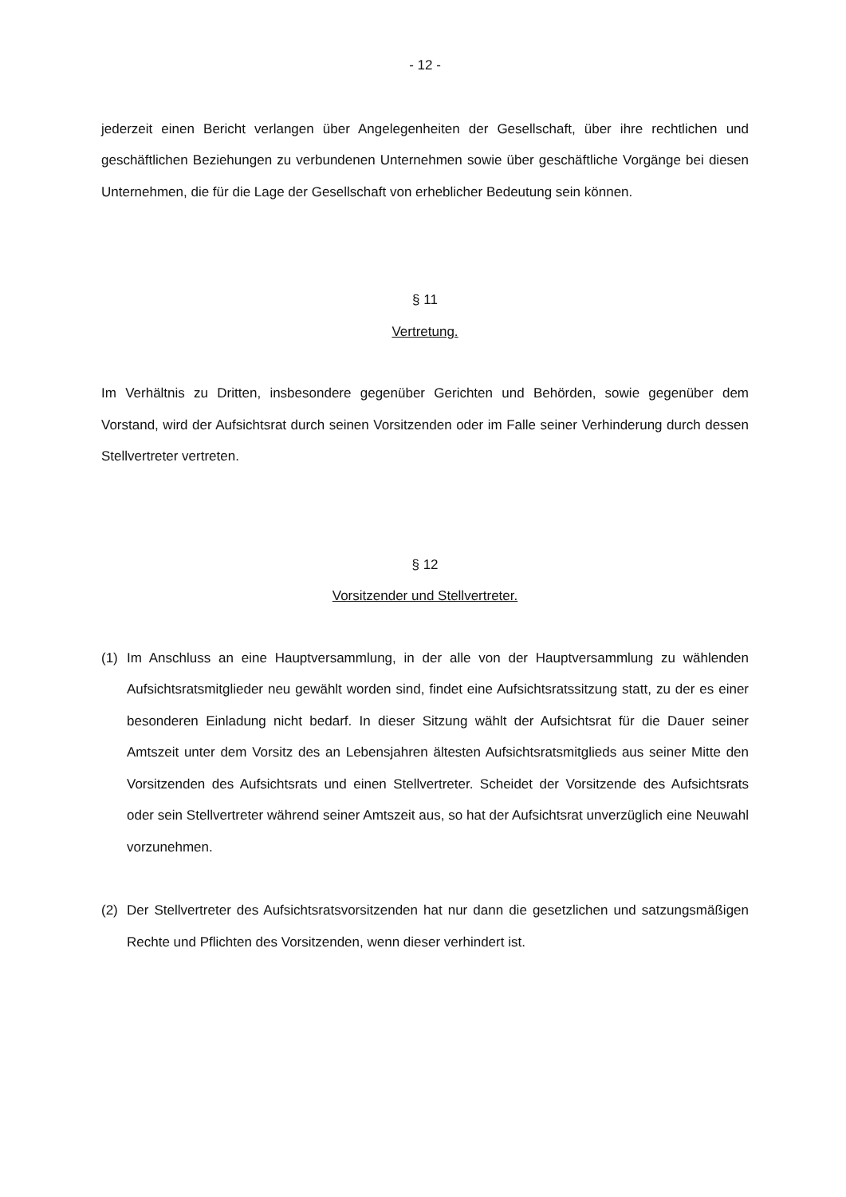- 12 -
jederzeit einen Bericht verlangen über Angelegenheiten der Gesellschaft, über ihre rechtlichen und geschäftlichen Beziehungen zu verbundenen Unternehmen sowie über geschäftliche Vorgänge bei diesen Unternehmen, die für die Lage der Gesellschaft von erheblicher Bedeutung sein können.
§ 11
Vertretung.
Im Verhältnis zu Dritten, insbesondere gegenüber Gerichten und Behörden, sowie gegenüber dem Vorstand, wird der Aufsichtsrat durch seinen Vorsitzenden oder im Falle seiner Verhinderung durch dessen Stellvertreter vertreten.
§ 12
Vorsitzender und Stellvertreter.
(1) Im Anschluss an eine Hauptversammlung, in der alle von der Hauptversammlung zu wählenden Aufsichtsratsmitglieder neu gewählt worden sind, findet eine Aufsichtsratssitzung statt, zu der es einer besonderen Einladung nicht bedarf. In dieser Sitzung wählt der Aufsichtsrat für die Dauer seiner Amtszeit unter dem Vorsitz des an Lebensjahren ältesten Aufsichtsratsmitglieds aus seiner Mitte den Vorsitzenden des Aufsichtsrats und einen Stellvertreter. Scheidet der Vorsitzende des Aufsichtsrats oder sein Stellvertreter während seiner Amtszeit aus, so hat der Aufsichtsrat unverzüglich eine Neuwahl vorzunehmen.
(2) Der Stellvertreter des Aufsichtsratsvorsitzenden hat nur dann die gesetzlichen und satzungsmäßigen Rechte und Pflichten des Vorsitzenden, wenn dieser verhindert ist.